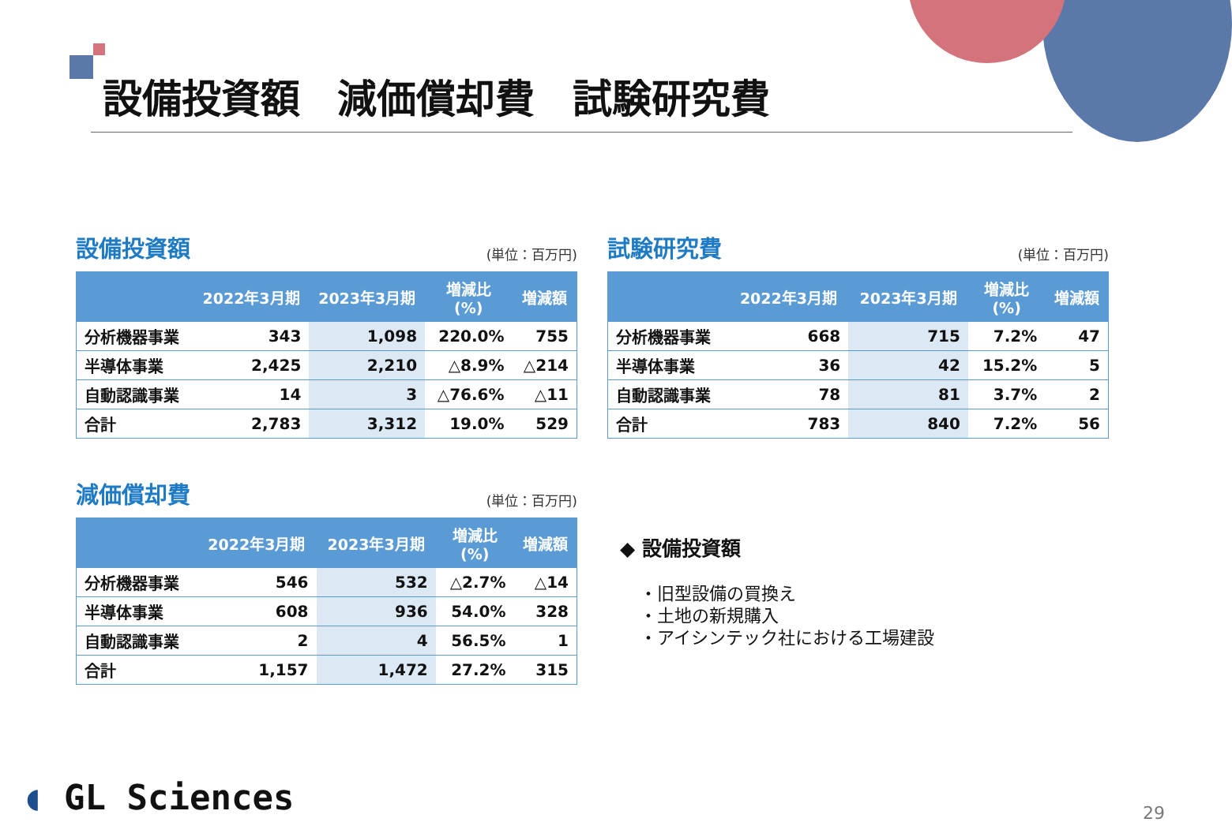設備投資額 減価償却費 試験研究費
設備投資額 (単位：百万円)
| | 2022年3月期 | 2023年3月期 | 増減比 (%) | 増減額 |
| --- | --- | --- | --- | --- |
| 分析機器事業 | 343 | 1,098 | 220.0% | 755 |
| 半導体事業 | 2,425 | 2,210 | △8.9% | △214 |
| 自動認識事業 | 14 | 3 | △76.6% | △11 |
| 合計 | 2,783 | 3,312 | 19.0% | 529 |
試験研究費 (単位：百万円)
| | 2022年3月期 | 2023年3月期 | 増減比 (%) | 増減額 |
| --- | --- | --- | --- | --- |
| 分析機器事業 | 668 | 715 | 7.2% | 47 |
| 半導体事業 | 36 | 42 | 15.2% | 5 |
| 自動認識事業 | 78 | 81 | 3.7% | 2 |
| 合計 | 783 | 840 | 7.2% | 56 |
減価償却費 (単位：百万円)
| | 2022年3月期 | 2023年3月期 | 増減比 (%) | 増減額 |
| --- | --- | --- | --- | --- |
| 分析機器事業 | 546 | 532 | △2.7% | △14 |
| 半導体事業 | 608 | 936 | 54.0% | 328 |
| 自動認識事業 | 2 | 4 | 56.5% | 1 |
| 合計 | 1,157 | 1,472 | 27.2% | 315 |
◆ 設備投資額
・旧型設備の買換え
・土地の新規購入
・アイシンテック社における工場建設
◖ GL Sciences 29